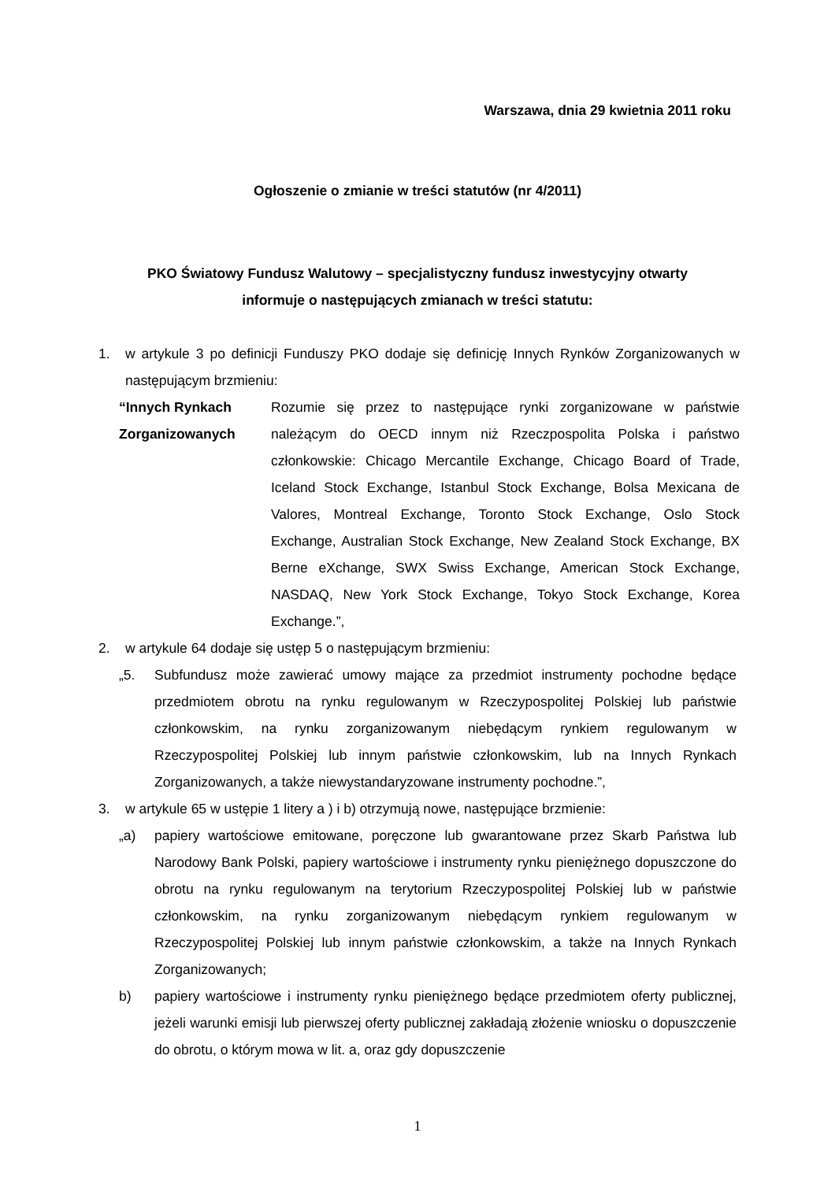Warszawa, dnia 29 kwietnia 2011 roku
Ogłoszenie o zmianie w treści statutów (nr 4/2011)
PKO Światowy Fundusz Walutowy – specjalistyczny fundusz inwestycyjny otwarty
informuje o następujących zmianach w treści statutu:
1. w artykule 3 po definicji Funduszy PKO dodaje się definicję Innych Rynków Zorganizowanych w następującym brzmieniu:
“Innych Rynkach Zorganizowanych
Rozumie się przez to następujące rynki zorganizowane w państwie należącym do OECD innym niż Rzeczpospolita Polska i państwo członkowskie: Chicago Mercantile Exchange, Chicago Board of Trade, Iceland Stock Exchange, Istanbul Stock Exchange, Bolsa Mexicana de Valores, Montreal Exchange, Toronto Stock Exchange, Oslo Stock Exchange, Australian Stock Exchange, New Zealand Stock Exchange, BX Berne eXchange, SWX Swiss Exchange, American Stock Exchange, NASDAQ, New York Stock Exchange, Tokyo Stock Exchange, Korea Exchange.”,
2. w artykule 64 dodaje się ustęp 5 o następującym brzmieniu:
„5. Subfundusz może zawierać umowy mające za przedmiot instrumenty pochodne będące przedmiotem obrotu na rynku regulowanym w Rzeczypospolitej Polskiej lub państwie członkowskim, na rynku zorganizowanym niebędącym rynkiem regulowanym w Rzeczypospolitej Polskiej lub innym państwie członkowskim, lub na Innych Rynkach Zorganizowanych, a także niewystandaryzowane instrumenty pochodne.”,
3. w artykule 65 w ustępie 1 litery a ) i b) otrzymują nowe, następujące brzmienie:
„a) papiery wartościowe emitowane, poręczone lub gwarantowane przez Skarb Państwa lub Narodowy Bank Polski, papiery wartościowe i instrumenty rynku pieniężnego dopuszczone do obrotu na rynku regulowanym na terytorium Rzeczypospolitej Polskiej lub w państwie członkowskim, na rynku zorganizowanym niebędącym rynkiem regulowanym w Rzeczypospolitej Polskiej lub innym państwie członkowskim, a także na Innych Rynkach Zorganizowanych;
b) papiery wartościowe i instrumenty rynku pieniężnego będące przedmiotem oferty publicznej, jeżeli warunki emisji lub pierwszej oferty publicznej zakładają złożenie wniosku o dopuszczenie do obrotu, o którym mowa w lit. a, oraz gdy dopuszczenie
1